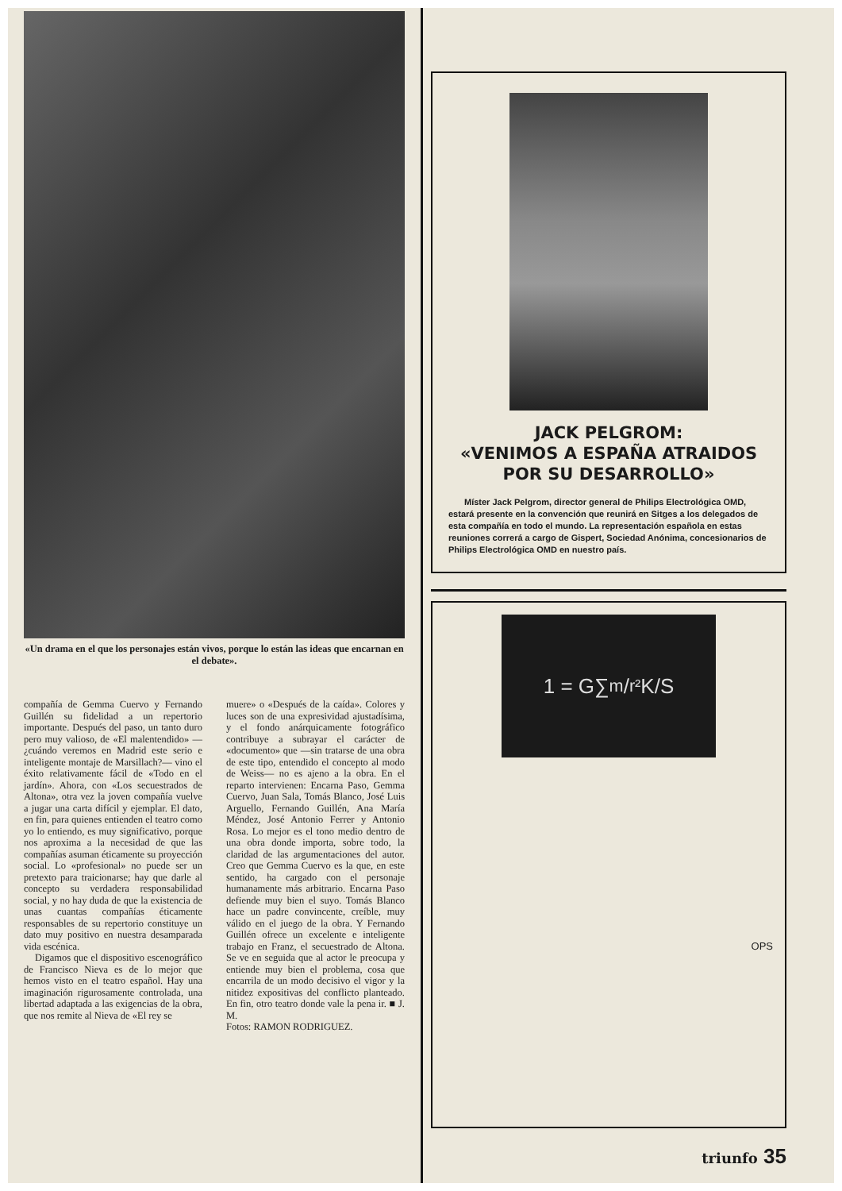«Un drama en el que los personajes están vivos, porque lo están las ideas que encarnan en el debate».
compañía de Gemma Cuervo y Fernando Guillén su fidelidad a un repertorio importante. Después del paso, un tanto duro pero muy valioso, de «El malentendido» —¿cuándo veremos en Madrid este serio e inteligente montaje de Marsillach?— vino el éxito relativamente fácil de «Todo en el jardín». Ahora, con «Los secuestrados de Altona», otra vez la joven compañía vuelve a jugar una carta difícil y ejemplar. El dato, en fin, para quienes entienden el teatro como yo lo entiendo, es muy significativo, porque nos aproxima a la necesidad de que las compañías asuman éticamente su proyección social. Lo «profesional» no puede ser un pretexto para traicionarse; hay que darle al concepto su verdadera responsabilidad social, y no hay duda de que la existencia de unas cuantas compañías éticamente responsables de su repertorio constituye un dato muy positivo en nuestra desamparada vida escénica.
Digamos que el dispositivo escenográfico de Francisco Nieva es de lo mejor que hemos visto en el teatro español. Hay una imaginación rigurosamente controlada, una libertad adaptada a las exigencias de la obra, que nos remite al Nieva de «El rey se
muere» o «Después de la caída». Colores y luces son de una expresividad ajustadísima, y el fondo anárquicamente fotográfico contribuye a subrayar el carácter de «documento» que —sin tratarse de una obra de este tipo, entendido el concepto al modo de Weiss— no es ajeno a la obra. En el reparto intervienen: Encarna Paso, Gemma Cuervo, Juan Sala, Tomás Blanco, José Luis Arguello, Fernando Guillén, Ana María Méndez, José Antonio Ferrer y Antonio Rosa. Lo mejor es el tono medio dentro de una obra donde importa, sobre todo, la claridad de las argumentaciones del autor. Creo que Gemma Cuervo es la que, en este sentido, ha cargado con el personaje humanamente más arbitrario. Encarna Paso defiende muy bien el suyo. Tomás Blanco hace un padre convincente, creíble, muy válido en el juego de la obra. Y Fernando Guillén ofrece un excelente e inteligente trabajo en Franz, el secuestrado de Altona. Se ve en seguida que al actor le preocupa y entiende muy bien el problema, cosa que encarrila de un modo decisivo el vigor y la nitidez expositivas del conflicto planteado. En fin, otro teatro donde vale la pena ir. ■ J. M.
Fotos: RAMON RODRIGUEZ.
JACK PELGROM:
«VENIMOS A ESPAÑA ATRAIDOS
POR SU DESARROLLO»
Míster Jack Pelgrom, director general de Philips Electrológica OMD, estará presente en la convención que reunirá en Sitges a los delegados de esta compañía en todo el mundo. La representación española en estas reuniones correrá a cargo de Gispert, Sociedad Anónima, concesionarios de Philips Electrológica OMD en nuestro país.
1 = G∑ m/r² K/S
OPS
triunfo 35